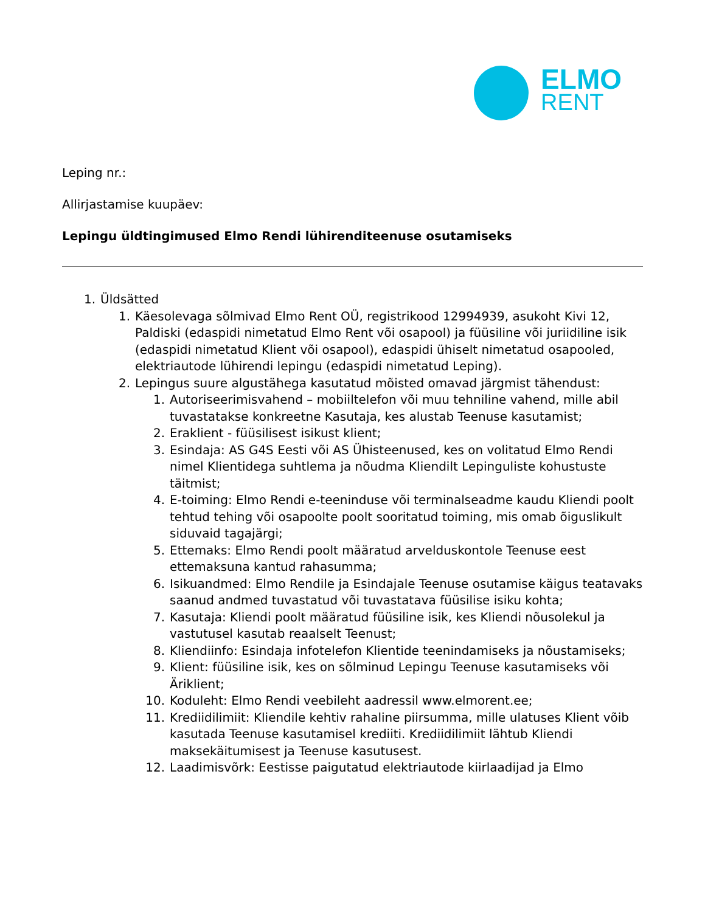ELMO
RENT
Leping nr.:
Allirjastamise kuupäev:
Lepingu üldtingimused Elmo Rendi lühirenditeenuse osutamiseks
1. Üldsätted
1. Käesolevaga sõlmivad Elmo Rent OÜ, registrikood 12994939, asukoht Kivi 12, Paldiski (edaspidi nimetatud Elmo Rent või osapool) ja füüsiline või juriidiline isik (edaspidi nimetatud Klient või osapool), edaspidi ühiselt nimetatud osapooled, elektriautode lühirendi lepingu (edaspidi nimetatud Leping).
2. Lepingus suure algustähega kasutatud mõisted omavad järgmist tähendust:
1. Autoriseerimisvahend – mobiiltelefon või muu tehniline vahend, mille abil tuvastatakse konkreetne Kasutaja, kes alustab Teenuse kasutamist;
2. Eraklient - füüsilisest isikust klient;
3. Esindaja: AS G4S Eesti või AS Ühisteenused, kes on volitatud Elmo Rendi nimel Klientidega suhtlema ja nõudma Kliendilt Lepinguliste kohustuste täitmist;
4. E-toiming: Elmo Rendi e-teeninduse või terminalseadme kaudu Kliendi poolt tehtud tehing või osapoolte poolt sooritatud toiming, mis omab õiguslikult siduvaid tagajärgi;
5. Ettemaks: Elmo Rendi poolt määratud arvelduskontole Teenuse eest ettemaksuna kantud rahasumma;
6. Isikuandmed: Elmo Rendile ja Esindajale Teenuse osutamise käigus teatavaks saanud andmed tuvastatud või tuvastatava füüsilise isiku kohta;
7. Kasutaja: Kliendi poolt määratud füüsiline isik, kes Kliendi nõusolekul ja vastutusel kasutab reaalselt Teenust;
8. Kliendiinfo: Esindaja infotelefon Klientide teenindamiseks ja nõustamiseks;
9. Klient: füüsiline isik, kes on sõlminud Lepingu Teenuse kasutamiseks või Äriklient;
10. Koduleht: Elmo Rendi veebileht aadressil www.elmorent.ee;
11. Krediidilimiit: Kliendile kehtiv rahaline piirsumma, mille ulatuses Klient võib kasutada Teenuse kasutamisel krediiti. Krediidilimiit lähtub Kliendi maksekäitumisest ja Teenuse kasutusest.
12. Laadimisvõrk: Eestisse paigutatud elektriautode kiirlaadijad ja Elmo